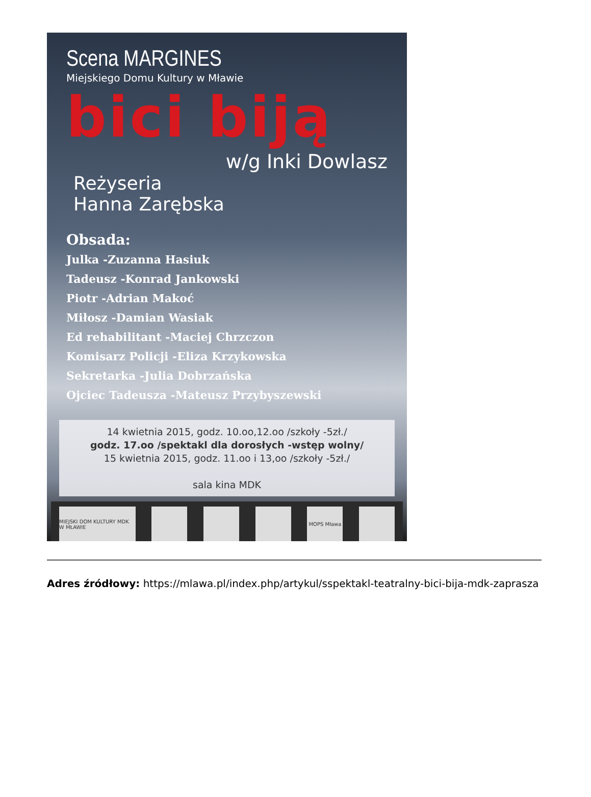Scena MARGINES
Miejskiego Domu Kultury w Mławie
bici biją
w/g Inki Dowlasz
Reżyseria
Hanna Zarębska
Obsada:
Julka -Zuzanna Hasiuk
Tadeusz -Konrad Jankowski
Piotr -Adrian Makoć
Miłosz -Damian Wasiak
Ed rehabilitant -Maciej Chrzczon
Komisarz Policji -Eliza Krzykowska
Sekretarka -Julia Dobrzańska
Ojciec Tadeusza -Mateusz Przybyszewski
14 kwietnia 2015, godz. 10.oo,12.oo /szkoły -5zł./
godz. 17.oo /spektakl dla dorosłych -wstęp wolny/
15 kwietnia 2015, godz. 11.oo i 13,oo /szkoły -5zł./
sala kina MDK
MIEJSKI DOM KULTURY MDK W MŁAWIE
MOPS Mława
Adres źródłowy: https://mlawa.pl/index.php/artykul/sspektakl-teatralny-bici-bija-mdk-zaprasza